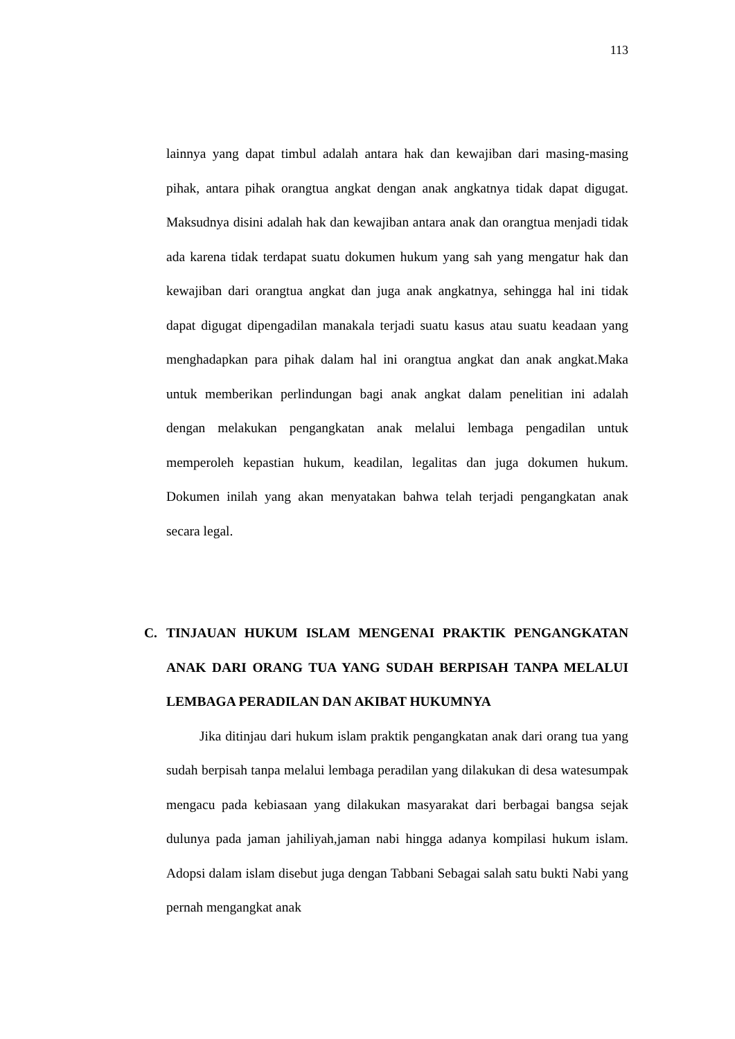113
lainnya yang dapat timbul adalah antara hak dan kewajiban dari masing-masing pihak, antara pihak orangtua angkat dengan anak angkatnya tidak dapat digugat. Maksudnya disini adalah hak dan kewajiban antara anak dan orangtua menjadi tidak ada karena tidak terdapat suatu dokumen hukum yang sah yang mengatur hak dan kewajiban dari orangtua angkat dan juga anak angkatnya, sehingga hal ini tidak dapat digugat dipengadilan manakala terjadi suatu kasus atau suatu keadaan yang menghadapkan para pihak dalam hal ini orangtua angkat dan anak angkat.Maka untuk memberikan perlindungan bagi anak angkat dalam penelitian ini adalah dengan melakukan pengangkatan anak melalui lembaga pengadilan untuk memperoleh kepastian hukum, keadilan, legalitas dan juga dokumen hukum. Dokumen inilah yang akan menyatakan bahwa telah terjadi pengangkatan anak secara legal.
C. TINJAUAN HUKUM ISLAM MENGENAI PRAKTIK PENGANGKATAN ANAK DARI ORANG TUA YANG SUDAH BERPISAH TANPA MELALUI LEMBAGA PERADILAN DAN AKIBAT HUKUMNYA
Jika ditinjau dari hukum islam praktik pengangkatan anak dari orang tua yang sudah berpisah tanpa melalui lembaga peradilan yang dilakukan di desa watesumpak mengacu pada kebiasaan yang dilakukan masyarakat dari berbagai bangsa sejak dulunya pada jaman jahiliyah,jaman nabi hingga adanya kompilasi hukum islam. Adopsi dalam islam disebut juga dengan Tabbani Sebagai salah satu bukti Nabi yang pernah mengangkat anak